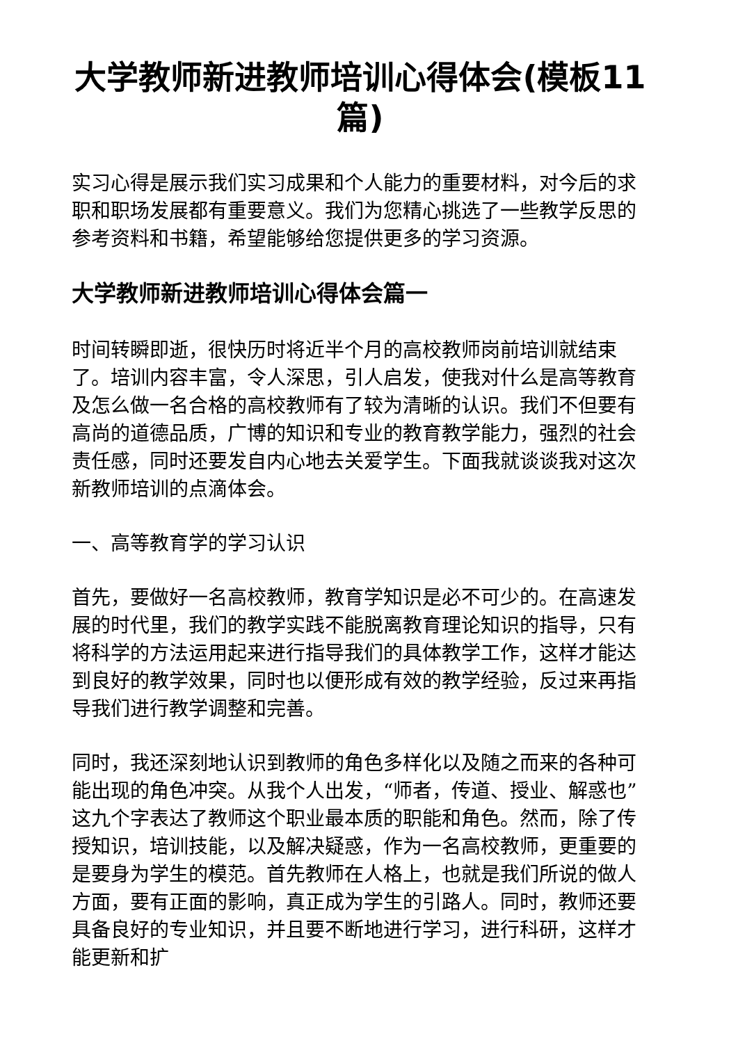大学教师新进教师培训心得体会(模板11篇)
实习心得是展示我们实习成果和个人能力的重要材料，对今后的求职和职场发展都有重要意义。我们为您精心挑选了一些教学反思的参考资料和书籍，希望能够给您提供更多的学习资源。
大学教师新进教师培训心得体会篇一
时间转瞬即逝，很快历时将近半个月的高校教师岗前培训就结束了。培训内容丰富，令人深思，引人启发，使我对什么是高等教育及怎么做一名合格的高校教师有了较为清晰的认识。我们不但要有高尚的道德品质，广博的知识和专业的教育教学能力，强烈的社会责任感，同时还要发自内心地去关爱学生。下面我就谈谈我对这次新教师培训的点滴体会。
一、高等教育学的学习认识
首先，要做好一名高校教师，教育学知识是必不可少的。在高速发展的时代里，我们的教学实践不能脱离教育理论知识的指导，只有将科学的方法运用起来进行指导我们的具体教学工作，这样才能达到良好的教学效果，同时也以便形成有效的教学经验，反过来再指导我们进行教学调整和完善。
同时，我还深刻地认识到教师的角色多样化以及随之而来的各种可能出现的角色冲突。从我个人出发，“师者，传道、授业、解惑也”这九个字表达了教师这个职业最本质的职能和角色。然而，除了传授知识，培训技能，以及解决疑惑，作为一名高校教师，更重要的是要身为学生的模范。首先教师在人格上，也就是我们所说的做人方面，要有正面的影响，真正成为学生的引路人。同时，教师还要具备良好的专业知识，并且要不断地进行学习，进行科研，这样才能更新和扩